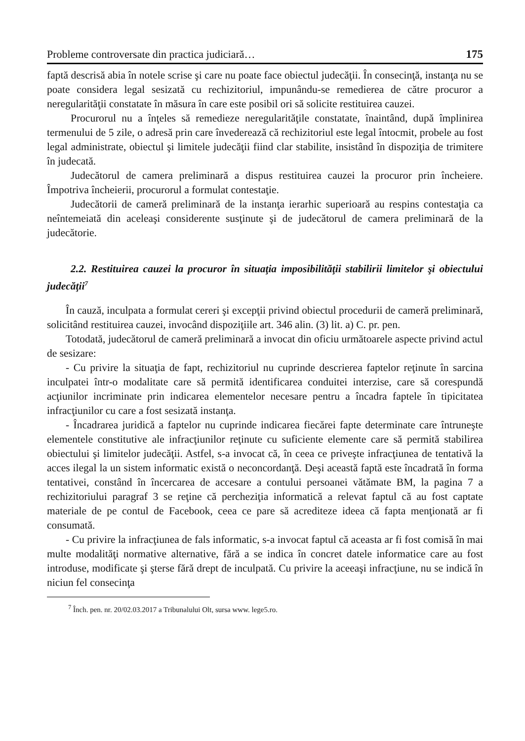Probleme controversate din practica judiciară… 175
faptă descrisă abia în notele scrise şi care nu poate face obiectul judecăţii. În consecinţă, instanţa nu se poate considera legal sesizată cu rechizitoriul, impu­nându-se remedierea de către procuror a neregularităţii constatate în măsura în care este posibil ori să solicite restituirea cauzei.
Procurorul nu a înţeles să remedieze neregularităţile constatate, înaintând, după împlinirea termenului de 5 zile, o adresă prin care învederează că rechizi­toriul este legal întocmit, probele au fost legal administrate, obiectul şi limitele judecăţii fiind clar stabilite, insistând în dispoziţia de trimitere în judecată.
Judecătorul de camera preliminară a dispus restituirea cauzei la procuror prin încheiere. Împotriva încheierii, procurorul a formulat contestaţie.
Judecătorii de cameră preliminară de la instanţa ierarhic superioară au respins contestaţia ca neîntemeiată din aceleaşi considerente susţinute şi de judecătorul de camera preliminară de la judecătorie.
2.2. Restituirea cauzei la procuror în situaţia imposibilităţii stabilirii limi­telor şi obiectului judecăţii<sup>7</sup>
În cauză, inculpata a formulat cereri şi excepţii privind obiectul procedurii de cameră preliminară, solicitând restituirea cauzei, invocând dispoziţiile art. 346 alin. (3) lit. a) C. pr. pen.
Totodată, judecătorul de cameră preliminară a invocat din oficiu următoarele aspecte privind actul de sesizare:
- Cu privire la situaţia de fapt, rechizitoriul nu cuprinde descrierea faptelor reţinute în sarcina inculpatei într-o modalitate care să permită identificarea con­duitei interzise, care să corespundă acţiunilor incriminate prin indicarea elemen­telor necesare pentru a încadra faptele în tipicitatea infracţiunilor cu care a fost sesizată instanţa.
- Încadrarea juridică a faptelor nu cuprinde indicarea fiecărei fapte determi­nate care întruneşte elementele constitutive ale infracţiunilor reţinute cu suficiente elemente care să permită stabilirea obiectului şi limitelor judecăţii. Astfel, s-a invocat că, în ceea ce priveşte infracţiunea de tentativă la acces ilegal la un sistem informatic există o neconcordanţă. Deşi această faptă este încadrată în forma tentativei, constând în încercarea de accesare a contului persoanei vătămate BM, la pagina 7 a rechizitoriului paragraf 3 se reţine că percheziţia informatică a relevat faptul că au fost captate materiale de pe contul de Facebook, ceea ce pare să acre­diteze ideea că fapta menţionată ar fi consumată.
- Cu privire la infracţiunea de fals informatic, s-a invocat faptul că aceasta ar fi fost comisă în mai multe modalităţi normative alternative, fără a se indica în concret datele informatice care au fost introduse, modificate şi şterse fără drept de inculpată. Cu privire la aceeaşi infracţiune, nu se indică în niciun fel consecinţa
<sup>7</sup> Înch. pen. nr. 20/02.03.2017 a Tribunalului Olt, sursa www. lege5.ro.